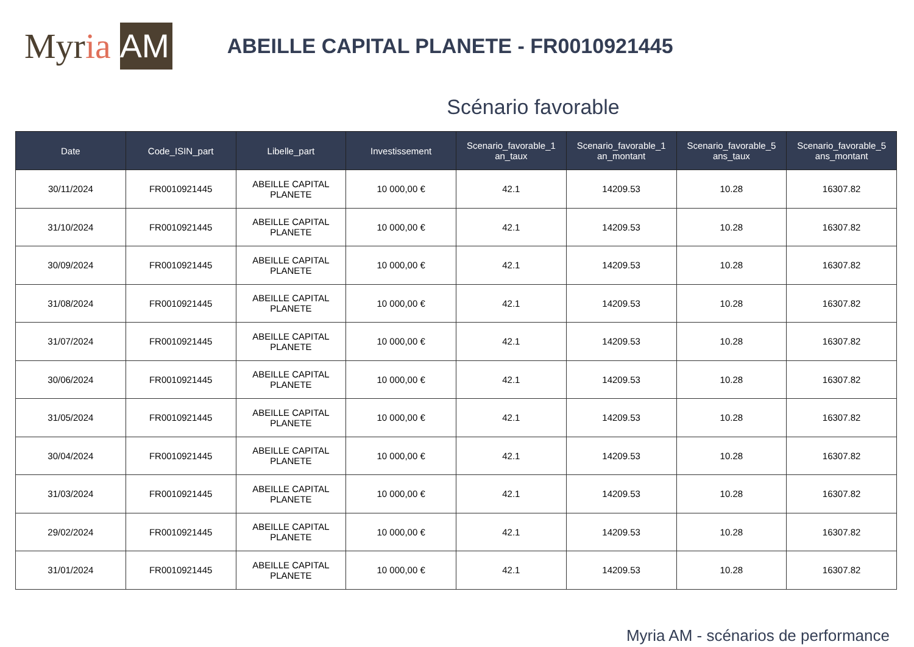Myr ia AM
ABEILLE CAPITAL PLANETE - FR0010921445
Scénario favorable
| Date | Code_ISIN_part | Libelle_part | Investissement | Scenario_favorable_1 an_taux | Scenario_favorable_1 an_montant | Scenario_favorable_5 ans_taux | Scenario_favorable_5 ans_montant |
| --- | --- | --- | --- | --- | --- | --- | --- |
| 30/11/2024 | FR0010921445 | ABEILLE CAPITAL PLANETE | 10 000,00 € | 42.1 | 14209.53 | 10.28 | 16307.82 |
| 31/10/2024 | FR0010921445 | ABEILLE CAPITAL PLANETE | 10 000,00 € | 42.1 | 14209.53 | 10.28 | 16307.82 |
| 30/09/2024 | FR0010921445 | ABEILLE CAPITAL PLANETE | 10 000,00 € | 42.1 | 14209.53 | 10.28 | 16307.82 |
| 31/08/2024 | FR0010921445 | ABEILLE CAPITAL PLANETE | 10 000,00 € | 42.1 | 14209.53 | 10.28 | 16307.82 |
| 31/07/2024 | FR0010921445 | ABEILLE CAPITAL PLANETE | 10 000,00 € | 42.1 | 14209.53 | 10.28 | 16307.82 |
| 30/06/2024 | FR0010921445 | ABEILLE CAPITAL PLANETE | 10 000,00 € | 42.1 | 14209.53 | 10.28 | 16307.82 |
| 31/05/2024 | FR0010921445 | ABEILLE CAPITAL PLANETE | 10 000,00 € | 42.1 | 14209.53 | 10.28 | 16307.82 |
| 30/04/2024 | FR0010921445 | ABEILLE CAPITAL PLANETE | 10 000,00 € | 42.1 | 14209.53 | 10.28 | 16307.82 |
| 31/03/2024 | FR0010921445 | ABEILLE CAPITAL PLANETE | 10 000,00 € | 42.1 | 14209.53 | 10.28 | 16307.82 |
| 29/02/2024 | FR0010921445 | ABEILLE CAPITAL PLANETE | 10 000,00 € | 42.1 | 14209.53 | 10.28 | 16307.82 |
| 31/01/2024 | FR0010921445 | ABEILLE CAPITAL PLANETE | 10 000,00 € | 42.1 | 14209.53 | 10.28 | 16307.82 |
Myria AM - scénarios de performance